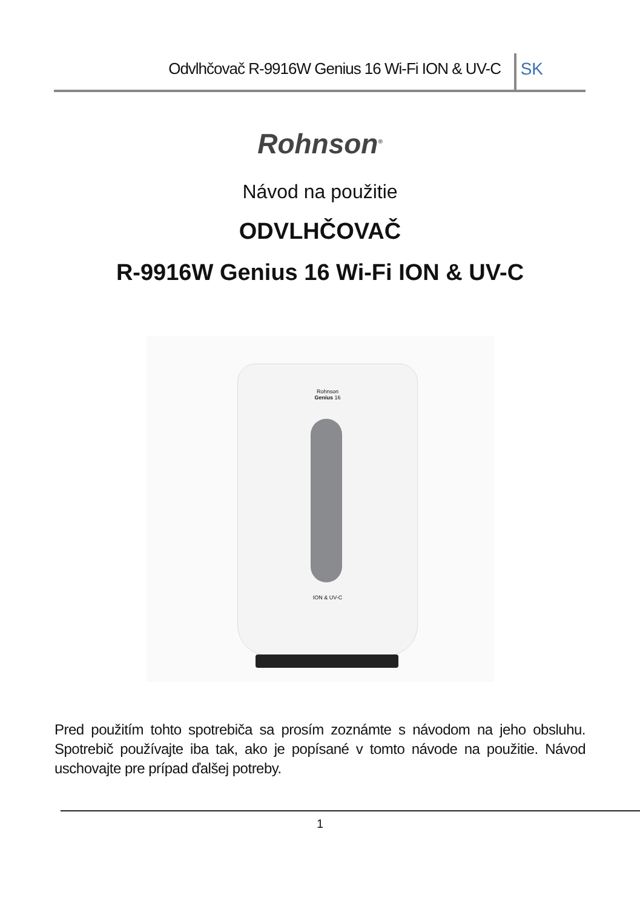Odvlhčovač R-9916W Genius 16 Wi-Fi ION & UV-C SK
Rohnson<sup>®</sup>
Návod na použitie
ODVLHČOVAČ
R-9916W Genius 16 Wi-Fi ION & UV-C
Rohnson
Genius 16
ION & UV-C
Pred použitím tohto spotrebiča sa prosím zoznámte s návodom na jeho obsluhu. Spotrebič používajte iba tak, ako je popísané v tomto návode na použitie. Návod uschovajte pre prípad ďalšej potreby.
1